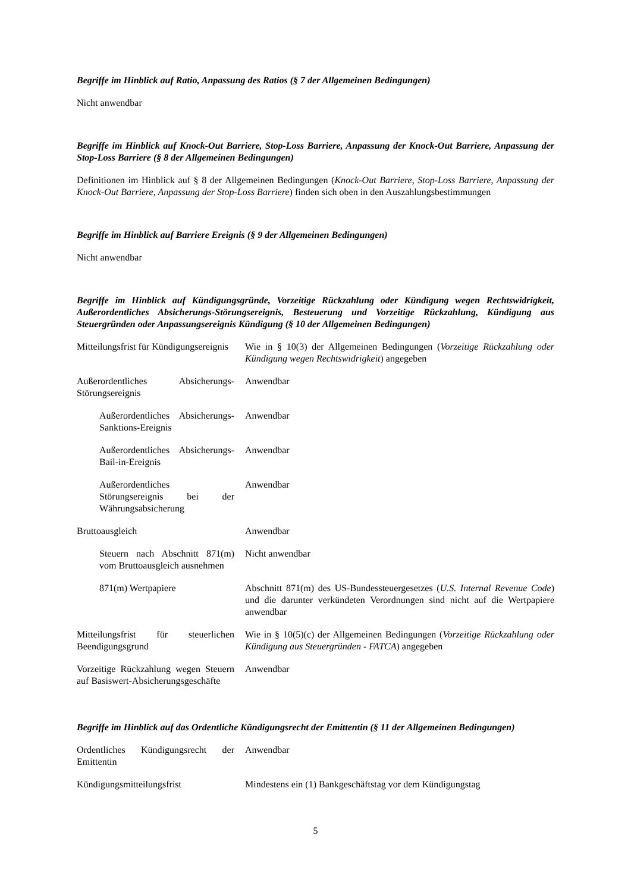Begriffe im Hinblick auf Ratio, Anpassung des Ratios (§ 7 der Allgemeinen Bedingungen)
Nicht anwendbar
Begriffe im Hinblick auf Knock-Out Barriere, Stop-Loss Barriere, Anpassung der Knock-Out Barriere, Anpassung der Stop-Loss Barriere (§ 8 der Allgemeinen Bedingungen)
Definitionen im Hinblick auf § 8 der Allgemeinen Bedingungen (Knock-Out Barriere, Stop-Loss Barriere, Anpassung der Knock-Out Barriere, Anpassung der Stop-Loss Barriere) finden sich oben in den Auszahlungsbestimmungen
Begriffe im Hinblick auf Barriere Ereignis (§ 9 der Allgemeinen Bedingungen)
Nicht anwendbar
Begriffe im Hinblick auf Kündigungsgründe, Vorzeitige Rückzahlung oder Kündigung wegen Rechtswidrigkeit, Außerordentliches Absicherungs-Störungsereignis, Besteuerung und Vorzeitige Rückzahlung, Kündigung aus Steuergründen oder Anpassungsereignis Kündigung (§ 10 der Allgemeinen Bedingungen)
| Mitteilungsfrist für Kündigungsereignis | Wie in § 10(3) der Allgemeinen Bedingungen ( Vorzeitige Rückzahlung oder Kündigung wegen Rechtswidrigkeit ) angegeben |
| Außerordentliches Absicherungs-Störungsereignis | Anwendbar |
| Außerordentliches Absicherungs-Sanktions-Ereignis | Anwendbar |
| Außerordentliches Absicherungs-Bail-in-Ereignis | Anwendbar |
| Außerordentliches Störungsereignis bei der Währungsabsicherung | Anwendbar |
| Bruttoausgleich | Anwendbar |
| Steuern nach Abschnitt 871(m) vom Bruttoausgleich ausnehmen | Nicht anwendbar |
| 871(m) Wertpapiere | Abschnitt 871(m) des US-Bundessteuergesetzes ( U.S. Internal Revenue Code ) und die darunter verkündeten Verordnungen sind nicht auf die Wertpapiere anwendbar |
| Mitteilungsfrist für steuerlichen Beendigungsgrund | Wie in § 10(5)(c) der Allgemeinen Bedingungen ( Vorzeitige Rückzahlung oder Kündigung aus Steuergründen - FATCA ) angegeben |
| Vorzeitige Rückzahlung wegen Steuern auf Basiswert-Absicherungsgeschäfte | Anwendbar |
Begriffe im Hinblick auf das Ordentliche Kündigungsrecht der Emittentin (§ 11 der Allgemeinen Bedingungen)
| Ordentliches Kündigungsrecht der Emittentin | Anwendbar |
| Kündigungsmitteilungsfrist | Mindestens ein (1) Bankgeschäftstag vor dem Kündigungstag |
5